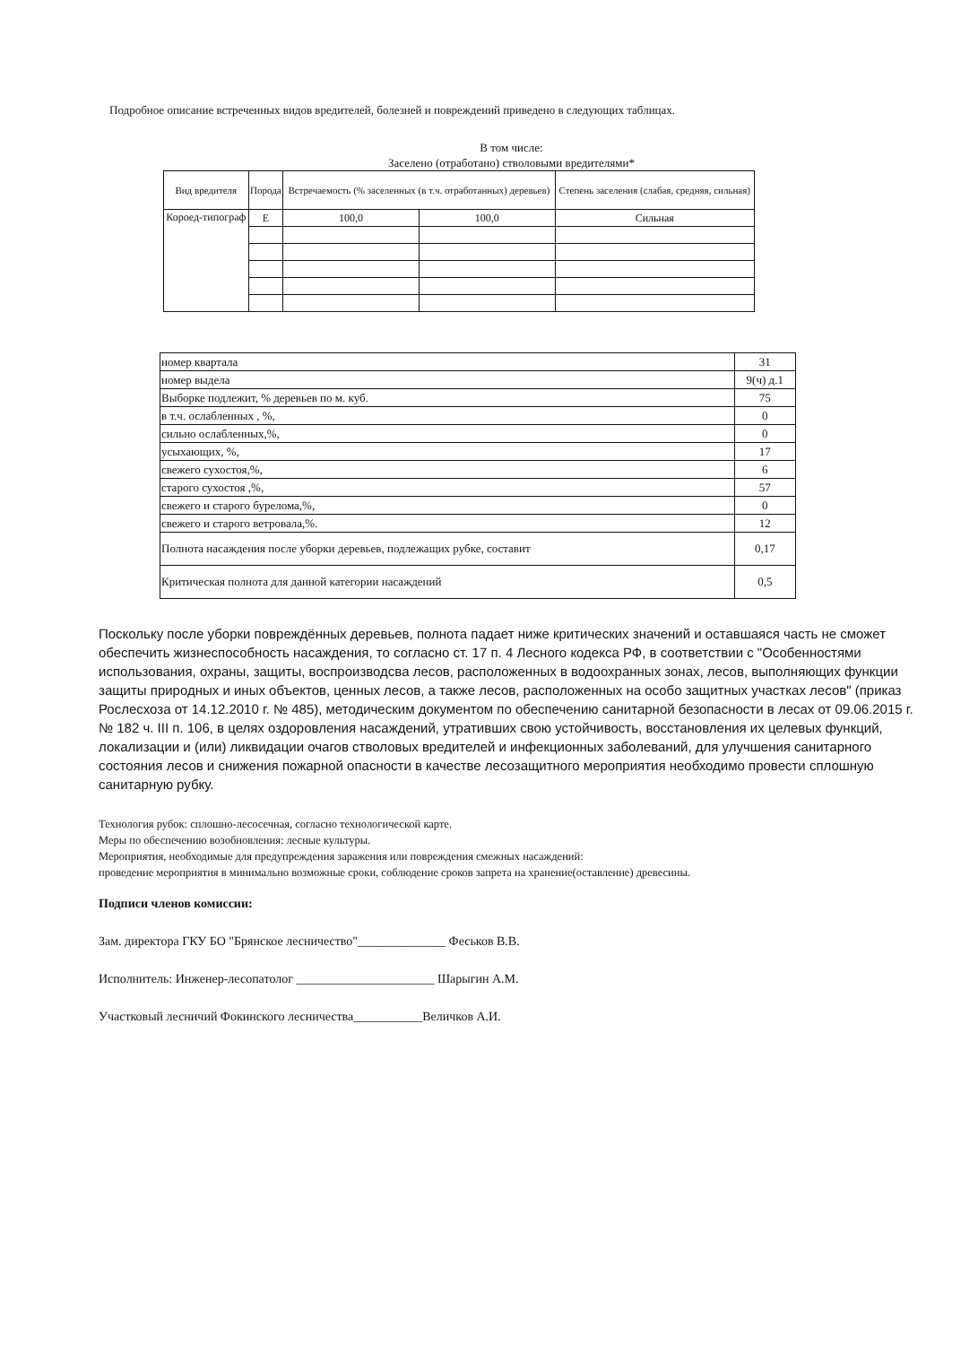Подробное описание встреченных видов вредителей, болезней и повреждений приведено в следующих таблицах.
В том числе:
Заселено (отработано) стволовыми вредителями*
| Вид вредителя | Порода | Встречаемость (% заселенных (в т.ч. отработанных) деревьев) | | Степень заселения (слабая, средняя, сильная) |
| --- | --- | --- | --- | --- |
| Короед-типограф | Е | 100,0 | 100,0 | Сильная |
| номер квартала | 31 |
| номер выдела | 9(ч) д.1 |
| Выборке подлежит, % деревьев по м. куб. | 75 |
| в т.ч. ослабленных , %, | 0 |
| сильно ослабленных,%, | 0 |
| усыхающих, %, | 17 |
| свежего сухостоя,%, | 6 |
| старого сухостоя ,%, | 57 |
| свежего и старого бурелома,%, | 0 |
| свежего и старого ветровала,%. | 12 |
| Полнота насаждения после уборки деревьев, подлежащих рубке, составит | 0,17 |
| Критическая полнота для данной категории насаждений | 0,5 |
Поскольку после уборки повреждённых деревьев, полнота падает ниже критических значений и оставшаяся часть не сможет обеспечить жизнеспособность насаждения, то согласно ст. 17 п. 4 Лесного кодекса РФ, в соответствии с "Особенностями использования, охраны, защиты, воспроизводсва лесов, расположенных в водоохранных зонах, лесов, выполняющих функции защиты природных и иных объектов, ценных лесов, а также лесов, расположенных на особо защитных участках лесов" (приказ Рослесхоза от 14.12.2010 г. № 485), методическим документом по обеспечению санитарной безопасности в лесах от 09.06.2015 г. № 182 ч. III п. 106, в целях оздоровления насаждений, утративших свою устойчивость, восстановления их целевых функций, локализации и (или) ликвидации очагов стволовых вредителей и инфекционных заболеваний, для улучшения санитарного состояния лесов и снижения пожарной опасности в качестве лесозащитного мероприятия необходимо провести сплошную санитарную рубку.
Технология рубок: сплошно-лесосечная, согласно технологической карте.
Меры по обеспечению возобновления: лесные культуры.
Мероприятия, необходимые для предупреждения заражения или повреждения смежных насаждений:
проведение мероприятия в минимально возможные сроки, соблюдение сроков запрета на хранение(оставление) древесины.
Подписи членов комиссии:
Зам. директора ГКУ БО "Брянское лесничество"______________ Феськов В.В.
Исполнитель: Инженер-лесопатолог ______________________ Шарыгин А.М.
Участковый лесничий Фокинского лесничества___________Величков А.И.